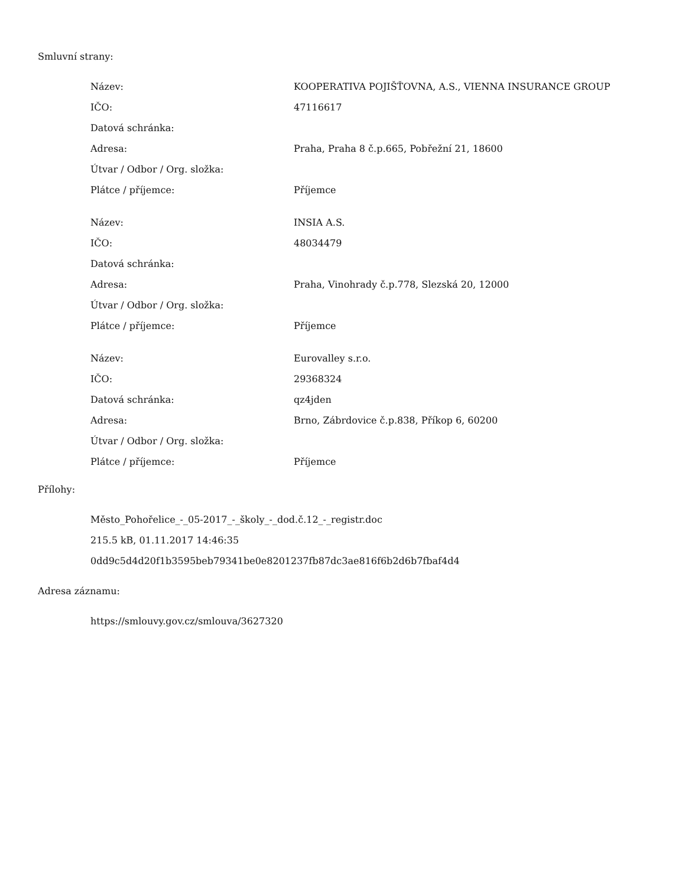Smluvní strany:
| Název: | KOOPERATIVA POJIŠŤOVNA, A.S., VIENNA INSURANCE GROUP |
| IČO: | 47116617 |
| Datová schránka: | |
| Adresa: | Praha, Praha 8 č.p.665, Pobřežní 21, 18600 |
| Útvar / Odbor / Org. složka: | |
| Plátce / příjemce: | Příjemce |
| Název: | INSIA A.S. |
| IČO: | 48034479 |
| Datová schránka: | |
| Adresa: | Praha, Vinohrady č.p.778, Slezská 20, 12000 |
| Útvar / Odbor / Org. složka: | |
| Plátce / příjemce: | Příjemce |
| Název: | Eurovalley s.r.o. |
| IČO: | 29368324 |
| Datová schránka: | qz4jden |
| Adresa: | Brno, Zábrdovice č.p.838, Příkop 6, 60200 |
| Útvar / Odbor / Org. složka: | |
| Plátce / příjemce: | Příjemce |
Přílohy:
Město_Pohořelice_-_05-2017_-_školy_-_dod.č.12_-_registr.doc
215.5 kB, 01.11.2017 14:46:35
0dd9c5d4d20f1b3595beb79341be0e8201237fb87dc3ae816f6b2d6b7fbaf4d4
Adresa záznamu:
https://smlouvy.gov.cz/smlouva/3627320